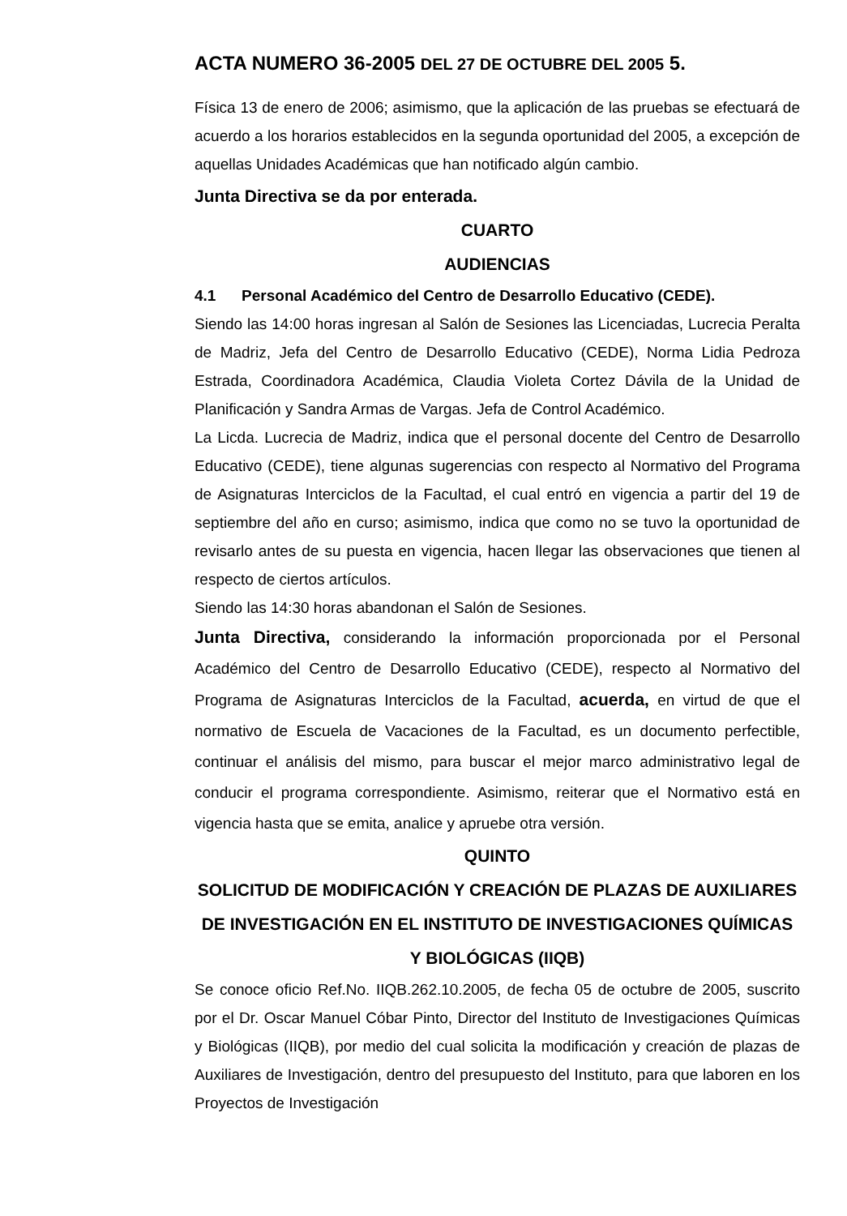ACTA NUMERO 36-2005 DEL 27 DE OCTUBRE DEL 2005 5.
Física 13 de enero de 2006; asimismo, que la aplicación de las pruebas se efectuará de acuerdo a los horarios establecidos en la segunda oportunidad del 2005, a excepción de aquellas Unidades Académicas que han notificado algún cambio.
Junta Directiva se da por enterada.
CUARTO
AUDIENCIAS
4.1 Personal Académico del Centro de Desarrollo Educativo (CEDE).
Siendo las 14:00 horas ingresan al Salón de Sesiones las Licenciadas, Lucrecia Peralta de Madriz, Jefa del Centro de Desarrollo Educativo (CEDE), Norma Lidia Pedroza Estrada, Coordinadora Académica, Claudia Violeta Cortez Dávila de la Unidad de Planificación y Sandra Armas de Vargas. Jefa de Control Académico.
La Licda. Lucrecia de Madriz, indica que el personal docente del Centro de Desarrollo Educativo (CEDE), tiene algunas sugerencias con respecto al Normativo del Programa de Asignaturas Interciclos de la Facultad, el cual entró en vigencia a partir del 19 de septiembre del año en curso; asimismo, indica que como no se tuvo la oportunidad de revisarlo antes de su puesta en vigencia, hacen llegar las observaciones que tienen al respecto de ciertos artículos.
Siendo las 14:30 horas abandonan el Salón de Sesiones.
Junta Directiva, considerando la información proporcionada por el Personal Académico del Centro de Desarrollo Educativo (CEDE), respecto al Normativo del Programa de Asignaturas Interciclos de la Facultad, acuerda, en virtud de que el normativo de Escuela de Vacaciones de la Facultad, es un documento perfectible, continuar el análisis del mismo, para buscar el mejor marco administrativo legal de conducir el programa correspondiente. Asimismo, reiterar que el Normativo está en vigencia hasta que se emita, analice y apruebe otra versión.
QUINTO
SOLICITUD DE MODIFICACIÓN Y CREACIÓN DE PLAZAS DE AUXILIARES DE INVESTIGACIÓN EN EL INSTITUTO DE INVESTIGACIONES QUÍMICAS Y BIOLÓGICAS (IIQB)
Se conoce oficio Ref.No. IIQB.262.10.2005, de fecha 05 de octubre de 2005, suscrito por el Dr. Oscar Manuel Cóbar Pinto, Director del Instituto de Investigaciones Químicas y Biológicas (IIQB), por medio del cual solicita la modificación y creación de plazas de Auxiliares de Investigación, dentro del presupuesto del Instituto, para que laboren en los Proyectos de Investigación